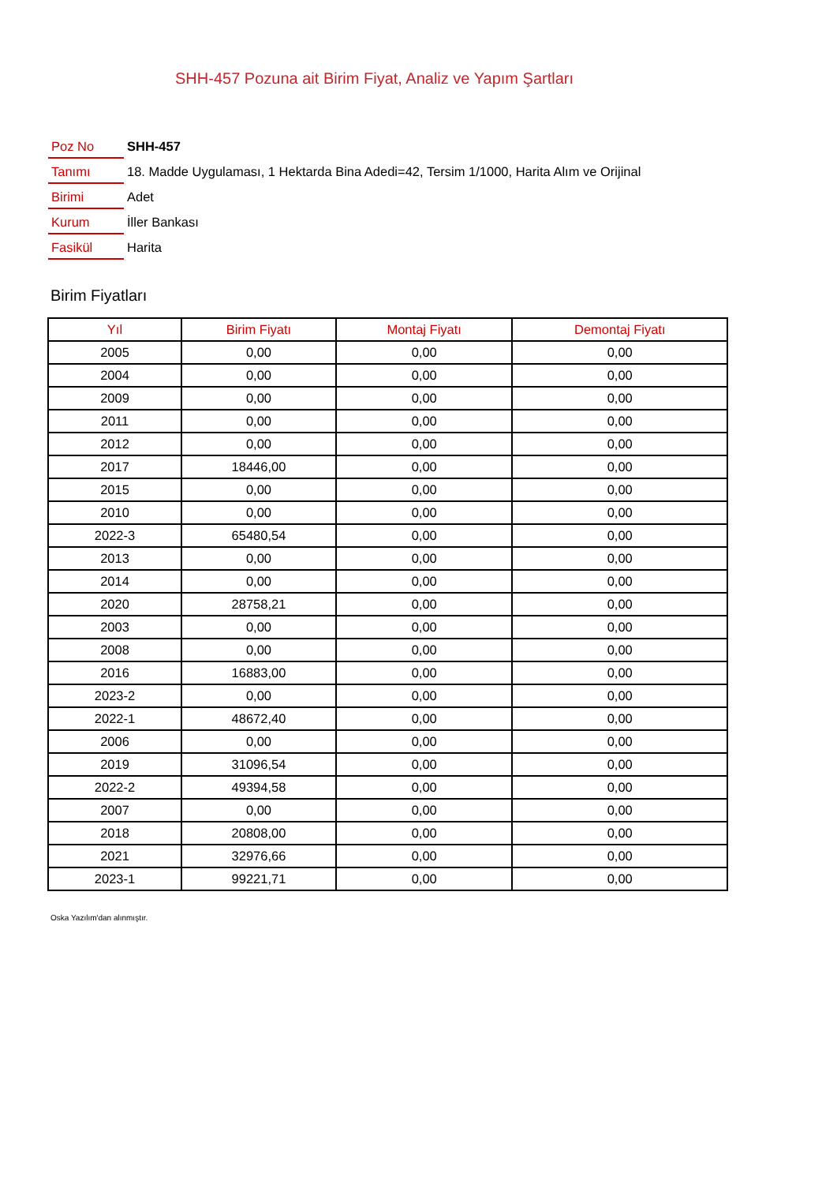SHH-457 Pozuna ait Birim Fiyat, Analiz ve Yapım Şartları
| Poz No | SHH-457 |
| Tanımı | 18. Madde Uygulaması, 1 Hektarda Bina Adedi=42, Tersim 1/1000, Harita Alım ve Orijinal |
| Birimi | Adet |
| Kurum | İller Bankası |
| Fasikül | Harita |
Birim Fiyatları
| Yıl | Birim Fiyatı | Montaj Fiyatı | Demontaj Fiyatı |
| --- | --- | --- | --- |
| 2005 | 0,00 | 0,00 | 0,00 |
| 2004 | 0,00 | 0,00 | 0,00 |
| 2009 | 0,00 | 0,00 | 0,00 |
| 2011 | 0,00 | 0,00 | 0,00 |
| 2012 | 0,00 | 0,00 | 0,00 |
| 2017 | 18446,00 | 0,00 | 0,00 |
| 2015 | 0,00 | 0,00 | 0,00 |
| 2010 | 0,00 | 0,00 | 0,00 |
| 2022-3 | 65480,54 | 0,00 | 0,00 |
| 2013 | 0,00 | 0,00 | 0,00 |
| 2014 | 0,00 | 0,00 | 0,00 |
| 2020 | 28758,21 | 0,00 | 0,00 |
| 2003 | 0,00 | 0,00 | 0,00 |
| 2008 | 0,00 | 0,00 | 0,00 |
| 2016 | 16883,00 | 0,00 | 0,00 |
| 2023-2 | 0,00 | 0,00 | 0,00 |
| 2022-1 | 48672,40 | 0,00 | 0,00 |
| 2006 | 0,00 | 0,00 | 0,00 |
| 2019 | 31096,54 | 0,00 | 0,00 |
| 2022-2 | 49394,58 | 0,00 | 0,00 |
| 2007 | 0,00 | 0,00 | 0,00 |
| 2018 | 20808,00 | 0,00 | 0,00 |
| 2021 | 32976,66 | 0,00 | 0,00 |
| 2023-1 | 99221,71 | 0,00 | 0,00 |
Oska Yazılım'dan alınmıştır.